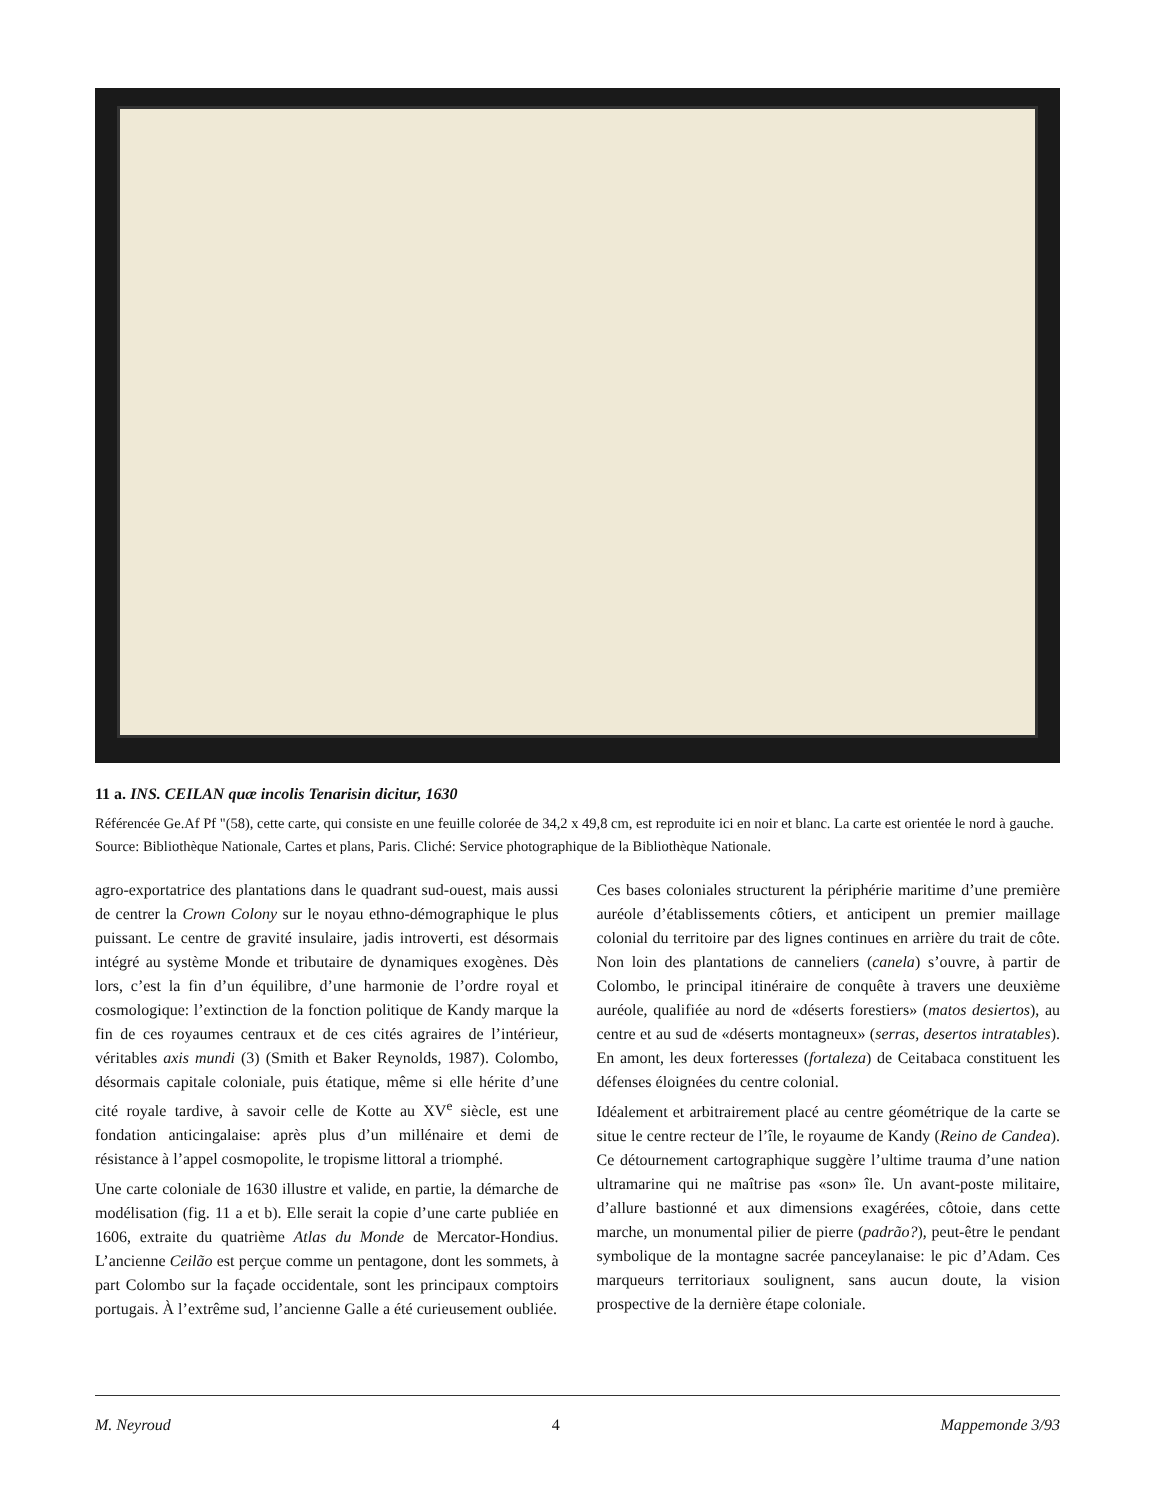11 a. INS. CEILAN quæ incolis Tenarisin dicitur, 1630
Référencée Ge.Af Pf "(58), cette carte, qui consiste en une feuille colorée de 34,2 x 49,8 cm, est reproduite ici en noir et blanc. La carte est orientée le nord à gauche.
Source: Bibliothèque Nationale, Cartes et plans, Paris. Cliché: Service photographique de la Bibliothèque Nationale.
agro-exportatrice des plantations dans le quadrant sud-ouest, mais aussi de centrer la Crown Colony sur le noyau ethno-démographique le plus puissant. Le centre de gravité insulaire, jadis introverti, est désormais intégré au système Monde et tributaire de dynamiques exogènes. Dès lors, c’est la fin d’un équilibre, d’une harmonie de l’ordre royal et cosmologique: l’extinction de la fonction politique de Kandy marque la fin de ces royaumes centraux et de ces cités agraires de l’intérieur, véritables axis mundi (3) (Smith et Baker Reynolds, 1987). Colombo, désormais capitale coloniale, puis étatique, même si elle hérite d’une cité royale tardive, à savoir celle de Kotte au XV<sup>e</sup> siècle, est une fondation anticingalaise: après plus d’un millénaire et demi de résistance à l’appel cosmopolite, le tropisme littoral a triomphé.
Une carte coloniale de 1630 illustre et valide, en partie, la démarche de modélisation (fig. 11 a et b). Elle serait la copie d’une carte publiée en 1606, extraite du quatrième Atlas du Monde de Mercator-Hondius. L’ancienne Ceilão est perçue comme un pentagone, dont les sommets, à part Colombo sur la façade occidentale, sont les principaux comptoirs portugais. À l’extrême sud, l’ancienne Galle a été curieusement oubliée.
Ces bases coloniales structurent la périphérie maritime d’une première auréole d’établissements côtiers, et anticipent un premier maillage colonial du territoire par des lignes continues en arrière du trait de côte. Non loin des plantations de canneliers (canela) s’ouvre, à partir de Colombo, le principal itinéraire de conquête à travers une deuxième auréole, qualifiée au nord de «déserts forestiers» (matos desiertos), au centre et au sud de «déserts montagneux» (serras, desertos intratables). En amont, les deux forteresses (fortaleza) de Ceitabaca constituent les défenses éloignées du centre colonial.
Idéalement et arbitrairement placé au centre géométrique de la carte se situe le centre recteur de l’île, le royaume de Kandy (Reino de Candea). Ce détournement cartographique suggère l’ultime trauma d’une nation ultramarine qui ne maîtrise pas «son» île. Un avant-poste militaire, d’allure bastionné et aux dimensions exagérées, côtoie, dans cette marche, un monumental pilier de pierre (padrão?), peut-être le pendant symbolique de la montagne sacrée panceylanaise: le pic d’Adam. Ces marqueurs territoriaux soulignent, sans aucun doute, la vision prospective de la dernière étape coloniale.
M. Neyroud 4 Mappemonde 3/93